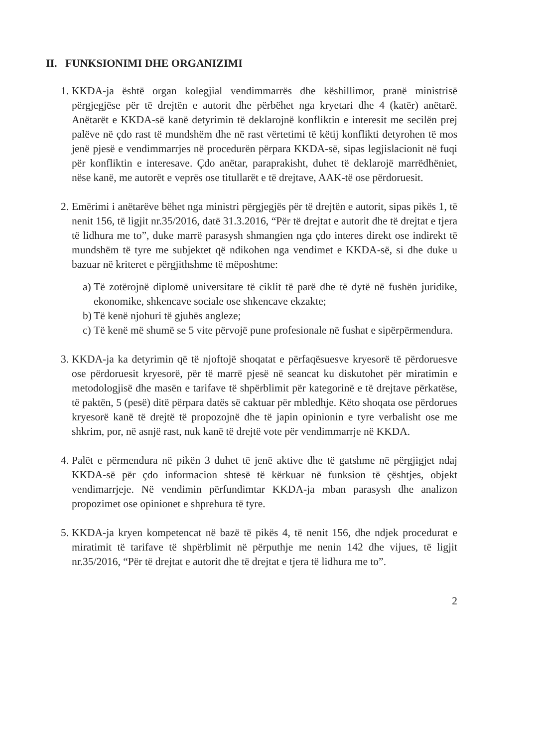II. FUNKSIONIMI DHE ORGANIZIMI
1. KKDA-ja është organ kolegjial vendimmarrës dhe këshillimor, pranë ministrisë përgjegjëse për të drejtën e autorit dhe përbëhet nga kryetari dhe 4 (katër) anëtarë. Anëtarët e KKDA-së kanë detyrimin të deklarojnë konfliktin e interesit me secilën prej palëve në çdo rast të mundshëm dhe në rast vërtetimi të këtij konflikti detyrohen të mos jenë pjesë e vendimmarrjes në procedurën përpara KKDA-së, sipas legjislacionit në fuqi për konfliktin e interesave. Çdo anëtar, paraprakisht, duhet të deklarojë marrëdhëniet, nëse kanë, me autorët e veprës ose titullarët e të drejtave, AAK-të ose përdoruesit.
2. Emërimi i anëtarëve bëhet nga ministri përgjegjës për të drejtën e autorit, sipas pikës 1, të nenit 156, të ligjit nr.35/2016, datë 31.3.2016, “Për të drejtat e autorit dhe të drejtat e tjera të lidhura me to”, duke marrë parasysh shmangien nga çdo interes direkt ose indirekt të mundshëm të tyre me subjektet që ndikohen nga vendimet e KKDA-së, si dhe duke u bazuar në kriteret e përgjithshme të mëposhtme:
a) Të zotërojnë diplomë universitare të ciklit të parë dhe të dytë në fushën juridike, ekonomike, shkencave sociale ose shkencave ekzakte;
b) Të kenë njohuri të gjuhës angleze;
c) Të kenë më shumë se 5 vite përvojë pune profesionale në fushat e sipërpërmendura.
3. KKDA-ja ka detyrimin që të njoftojë shoqatat e përfaqësuesve kryesorë të përdoruesve ose përdoruesit kryesorë, për të marrë pjesë në seancat ku diskutohet për miratimin e metodologjisë dhe masën e tarifave të shpërblimit për kategorinë e të drejtave përkatëse, të paktën, 5 (pesë) ditë përpara datës së caktuar për mbledhje. Këto shoqata ose përdorues kryesorë kanë të drejtë të propozojnë dhe të japin opinionin e tyre verbalisht ose me shkrim, por, në asnjë rast, nuk kanë të drejtë vote për vendimmarrje në KKDA.
4. Palët e përmendura në pikën 3 duhet të jenë aktive dhe të gatshme në përgjigjet ndaj KKDA-së për çdo informacion shtesë të kërkuar në funksion të çështjes, objekt vendimarrjeje. Në vendimin përfundimtar KKDA-ja mban parasysh dhe analizon propozimet ose opinionet e shprehura të tyre.
5. KKDA-ja kryen kompetencat në bazë të pikës 4, të nenit 156, dhe ndjek procedurat e miratimit të tarifave të shpërblimit në përputhje me nenin 142 dhe vijues, të ligjit nr.35/2016, “Për të drejtat e autorit dhe të drejtat e tjera të lidhura me to”.
2